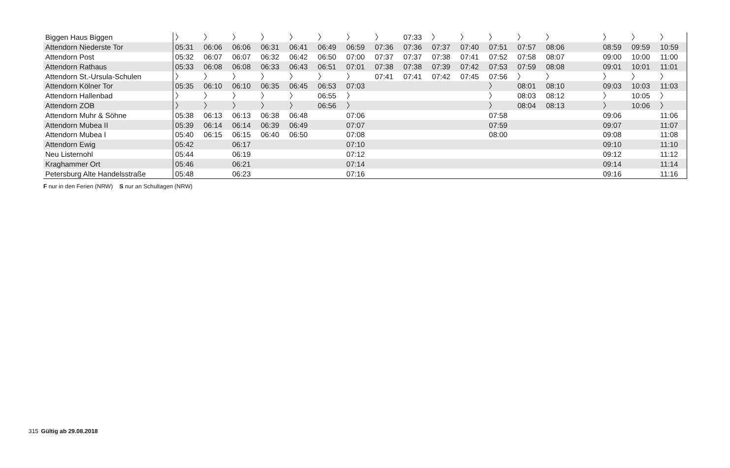| Biggen Haus Biggen | 〉 | 〉 | 〉 | 〉 | 〉 | 〉 | 〉 | 〉 | 07:33 | 〉 | 〉 | 〉 | 〉 | 〉 | | 〉 | 〉 | 〉 |
| Attendorn Niederste Tor | 05:31 | 06:06 | 06:06 | 06:31 | 06:41 | 06:49 | 06:59 | 07:36 | 07:36 | 07:37 | 07:40 | 07:51 | 07:57 | 08:06 | | 08:59 | 09:59 | 10:59 |
| Attendorn Post | 05:32 | 06:07 | 06:07 | 06:32 | 06:42 | 06:50 | 07:00 | 07:37 | 07:37 | 07:38 | 07:41 | 07:52 | 07:58 | 08:07 | | 09:00 | 10:00 | 11:00 |
| Attendorn Rathaus | 05:33 | 06:08 | 06:08 | 06:33 | 06:43 | 06:51 | 07:01 | 07:38 | 07:38 | 07:39 | 07:42 | 07:53 | 07:59 | 08:08 | | 09:01 | 10:01 | 11:01 |
| Attendorn St.-Ursula-Schulen | 〉 | 〉 | 〉 | 〉 | 〉 | 〉 | 〉 | 07:41 | 07:41 | 07:42 | 07:45 | 07:56 | 〉 | 〉 | | 〉 | 〉 | 〉 |
| Attendorn Kölner Tor | 05:35 | 06:10 | 06:10 | 06:35 | 06:45 | 06:53 | 07:03 | | | | | 〉 | 08:01 | 08:10 | | 09:03 | 10:03 | 11:03 |
| Attendorn Hallenbad | 〉 | 〉 | 〉 | 〉 | 〉 | 06:55 | 〉 | | | | | 〉 | 08:03 | 08:12 | | 〉 | 10:05 | 〉 |
| Attendorn ZOB | 〉 | 〉 | 〉 | 〉 | 〉 | 06:56 | 〉 | | | | | 〉 | 08:04 | 08:13 | | 〉 | 10:06 | 〉 |
| Attendorn Muhr & Söhne | 05:38 | 06:13 | 06:13 | 06:38 | 06:48 | | 07:06 | | | | | 07:58 | | | | 09:06 | | 11:06 |
| Attendorn Mubea II | 05:39 | 06:14 | 06:14 | 06:39 | 06:49 | | 07:07 | | | | | 07:59 | | | | 09:07 | | 11:07 |
| Attendorn Mubea I | 05:40 | 06:15 | 06:15 | 06:40 | 06:50 | | 07:08 | | | | | 08:00 | | | | 09:08 | | 11:08 |
| Attendorn Ewig | 05:42 | | 06:17 | | | | 07:10 | | | | | | | | | 09:10 | | 11:10 |
| Neu Listernohl | 05:44 | | 06:19 | | | | 07:12 | | | | | | | | | 09:12 | | 11:12 |
| Kraghammer Ort | 05:46 | | 06:21 | | | | 07:14 | | | | | | | | | 09:14 | | 11:14 |
| Petersburg Alte Handelsstraße | 05:48 | | 06:23 | | | | 07:16 | | | | | | | | | 09:16 | | 11:16 |
F nur in den Ferien (NRW) S nur an Schultagen (NRW)
315 Gültig ab 29.08.2018